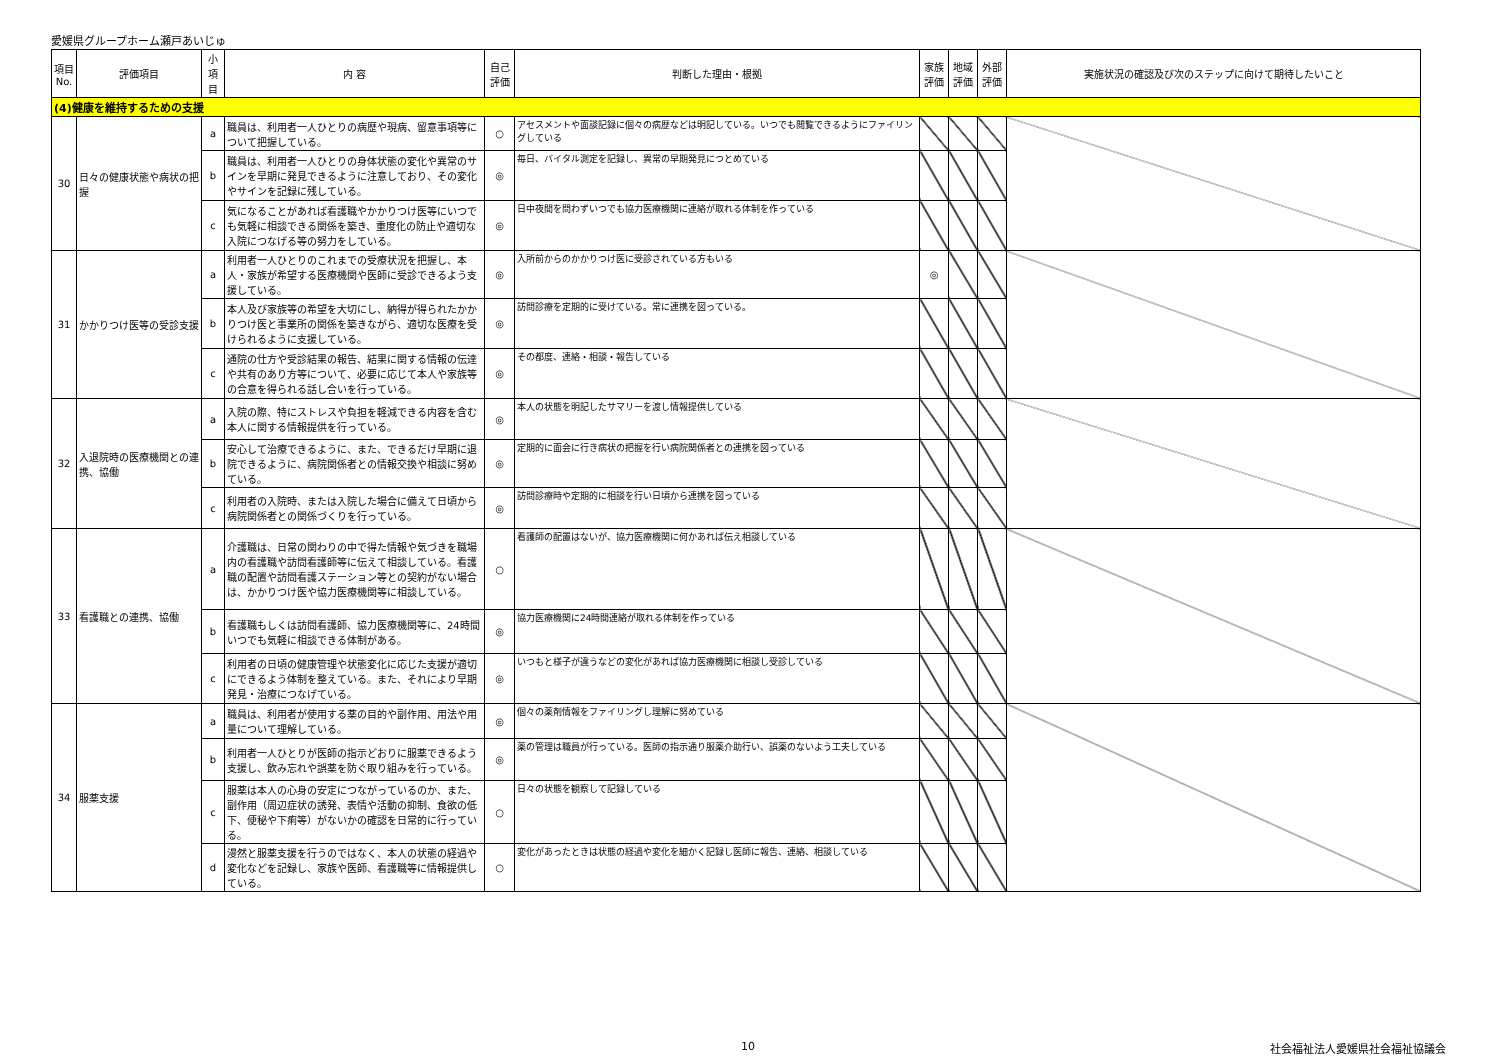愛媛県グループホーム瀬戸あいじゅ
| 項目 No. | 評価項目 | 小項目 | 内 容 | 自己評価 | 判断した理由・根拠 | 家族評価 | 地域評価 | 外部評価 | 実施状況の確認及び次のステップに向けて期待したいこと |
| --- | --- | --- | --- | --- | --- | --- | --- | --- | --- |
| (4)健康を維持するための支援 | | | | | | | | | |
| 30 | 日々の健康状態や病状の把握 | a | 職員は、利用者一人ひとりの病歴や現病、留意事項等について把握している。 | ○ | アセスメントや面談記録に個々の病歴などは明記している。いつでも閲覧できるようにファイリングしている | | | | |
| | | b | 職員は、利用者一人ひとりの身体状態の変化や異常のサインを早期に発見できるように注意しており、その変化やサインを記録に残している。 | ◎ | 毎日、バイタル測定を記録し、異常の早期発見につとめている | | | | |
| | | c | 気になることがあれば看護職やかかりつけ医等にいつでも気軽に相談できる関係を築き、重度化の防止や適切な入院につなげる等の努力をしている。 | ◎ | 日中夜間を問わずいつでも協力医療機関に連絡が取れる体制を作っている | | | | |
| 31 | かかりつけ医等の受診支援 | a | 利用者一人ひとりのこれまでの受療状況を把握し、本人・家族が希望する医療機関や医師に受診できるよう支援している。 | ◎ | 入所前からのかかりつけ医に受診されている方もいる | ◎ | | | |
| | | b | 本人及び家族等の希望を大切にし、納得が得られたかかりつけ医と事業所の関係を築きながら、適切な医療を受けられるように支援している。 | ◎ | 訪問診療を定期的に受けている。常に連携を図っている。 | | | | |
| | | c | 通院の仕方や受診結果の報告、結果に関する情報の伝達や共有のあり方等について、必要に応じて本人や家族等の合意を得られる話し合いを行っている。 | ◎ | その都度、連絡・相談・報告している | | | | |
| 32 | 入退院時の医療機関との連携、協働 | a | 入院の際、特にストレスや負担を軽減できる内容を含む本人に関する情報提供を行っている。 | ◎ | 本人の状態を明記したサマリーを渡し情報提供している | | | | |
| | | b | 安心して治療できるように、また、できるだけ早期に退院できるように、病院関係者との情報交換や相談に努めている。 | ◎ | 定期的に面会に行き病状の把握を行い病院関係者との連携を図っている | | | | |
| | | c | 利用者の入院時、または入院した場合に備えて日頃から病院関係者との関係づくりを行っている。 | ◎ | 訪問診療時や定期的に相談を行い日頃から連携を図っている | | | | |
| 33 | 看護職との連携、協働 | a | 介護職は、日常の関わりの中で得た情報や気づきを職場内の看護職や訪問看護師等に伝えて相談している。看護職の配置や訪問看護ステーション等との契約がない場合は、かかりつけ医や協力医療機関等に相談している。 | ○ | 看護師の配置はないが、協力医療機関に何かあれば伝え相談している | | | | |
| | | b | 看護職もしくは訪問看護師、協力医療機関等に、24時間いつでも気軽に相談できる体制がある。 | ◎ | 協力医療機関に24時間連絡が取れる体制を作っている | | | | |
| | | c | 利用者の日頃の健康管理や状態変化に応じた支援が適切にできるよう体制を整えている。また、それにより早期発見・治療につなげている。 | ◎ | いつもと様子が違うなどの変化があれば協力医療機関に相談し受診している | | | | |
| 34 | 服薬支援 | a | 職員は、利用者が使用する薬の目的や副作用、用法や用量について理解している。 | ◎ | 個々の薬剤情報をファイリングし理解に努めている | | | | |
| | | b | 利用者一人ひとりが医師の指示どおりに服薬できるよう支援し、飲み忘れや誤薬を防ぐ取り組みを行っている。 | ◎ | 薬の管理は職員が行っている。医師の指示通り服薬介助行い、誤薬のないよう工夫している | | | | |
| | | c | 服薬は本人の心身の安定につながっているのか、また、副作用（周辺症状の誘発、表情や活動の抑制、食欲の低下、便秘や下痢等）がないかの確認を日常的に行っている。 | ○ | 日々の状態を観察して記録している | | | | |
| | | d | 漫然と服薬支援を行うのではなく、本人の状態の経過や変化などを記録し、家族や医師、看護職等に情報提供している。 | ○ | 変化があったときは状態の経過や変化を細かく記録し医師に報告、連絡、相談している | | | | |
10 社会福祉法人愛媛県社会福祉協議会